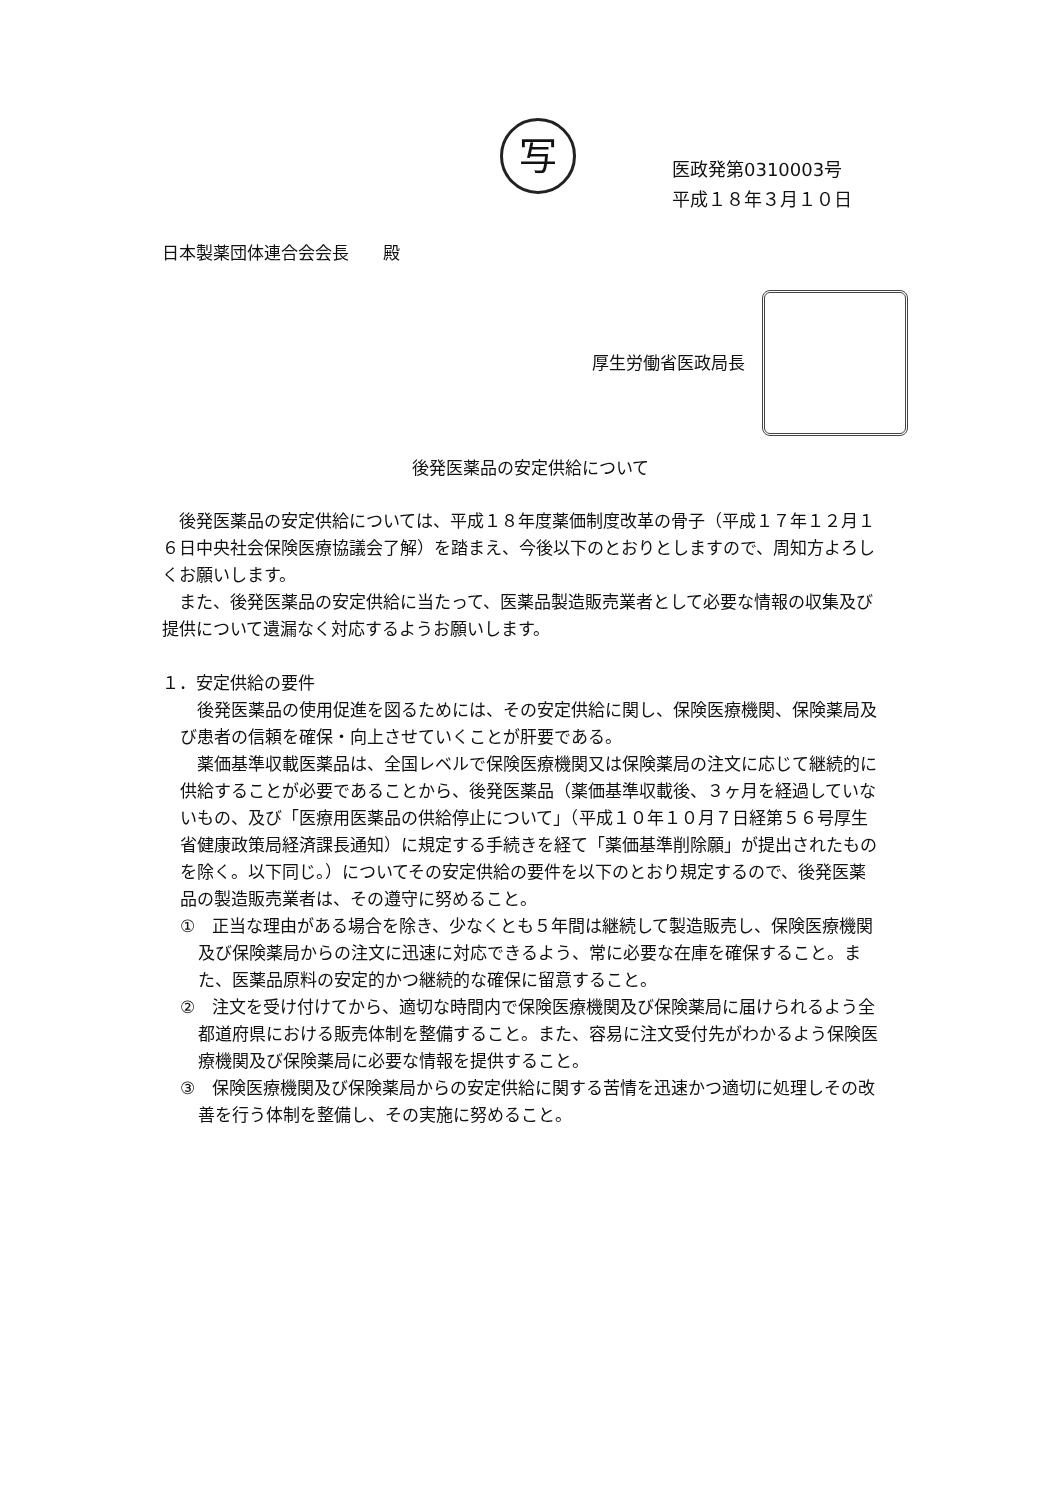写
医政発第0310003号
平成１８年３月１０日
日本製薬団体連合会会長　　殿
厚生労働省医政局長
後発医薬品の安定供給について
後発医薬品の安定供給については、平成１８年度薬価制度改革の骨子（平成１７年１２月１６日中央社会保険医療協議会了解）を踏まえ、今後以下のとおりとしますので、周知方よろしくお願いします。
また、後発医薬品の安定供給に当たって、医薬品製造販売業者として必要な情報の収集及び提供について遺漏なく対応するようお願いします。
１．安定供給の要件
後発医薬品の使用促進を図るためには、その安定供給に関し、保険医療機関、保険薬局及び患者の信頼を確保・向上させていくことが肝要である。
薬価基準収載医薬品は、全国レベルで保険医療機関又は保険薬局の注文に応じて継続的に供給することが必要であることから、後発医薬品（薬価基準収載後、３ヶ月を経過していないもの、及び「医療用医薬品の供給停止について」（平成１０年１０月７日経第５６号厚生省健康政策局経済課長通知）に規定する手続きを経て「薬価基準削除願」が提出されたものを除く。以下同じ。）についてその安定供給の要件を以下のとおり規定するので、後発医薬品の製造販売業者は、その遵守に努めること。
①　正当な理由がある場合を除き、少なくとも５年間は継続して製造販売し、保険医療機関及び保険薬局からの注文に迅速に対応できるよう、常に必要な在庫を確保すること。また、医薬品原料の安定的かつ継続的な確保に留意すること。
②　注文を受け付けてから、適切な時間内で保険医療機関及び保険薬局に届けられるよう全都道府県における販売体制を整備すること。また、容易に注文受付先がわかるよう保険医療機関及び保険薬局に必要な情報を提供すること。
③　保険医療機関及び保険薬局からの安定供給に関する苦情を迅速かつ適切に処理しその改善を行う体制を整備し、その実施に努めること。